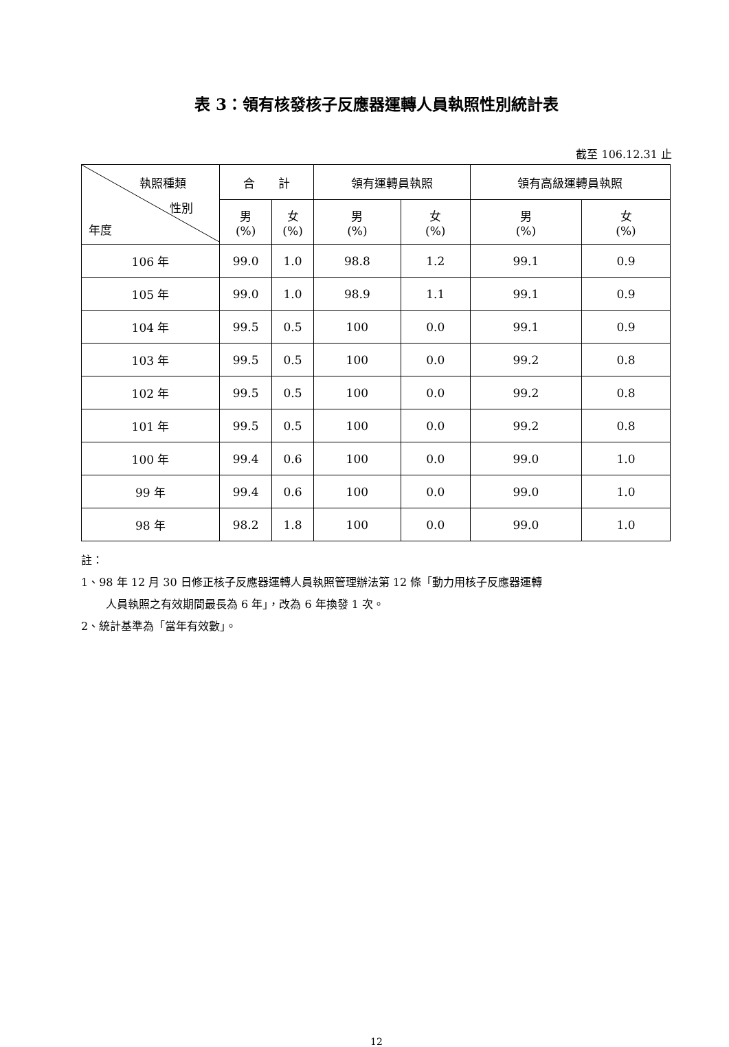表 3：領有核發核子反應器運轉人員執照性別統計表
截至 106.12.31 止
| 執照種類 性別 年度 | 合 計 | | 領有運轉員執照 | | 領有高級運轉員執照 | |
| --- | --- | --- | --- | --- | --- | --- |
| | 男 (%) | 女 (%) | 男 (%) | 女 (%) | 男 (%) | 女 (%) |
| 106 年 | 99.0 | 1.0 | 98.8 | 1.2 | 99.1 | 0.9 |
| 105 年 | 99.0 | 1.0 | 98.9 | 1.1 | 99.1 | 0.9 |
| 104 年 | 99.5 | 0.5 | 100 | 0.0 | 99.1 | 0.9 |
| 103 年 | 99.5 | 0.5 | 100 | 0.0 | 99.2 | 0.8 |
| 102 年 | 99.5 | 0.5 | 100 | 0.0 | 99.2 | 0.8 |
| 101 年 | 99.5 | 0.5 | 100 | 0.0 | 99.2 | 0.8 |
| 100 年 | 99.4 | 0.6 | 100 | 0.0 | 99.0 | 1.0 |
| 99 年 | 99.4 | 0.6 | 100 | 0.0 | 99.0 | 1.0 |
| 98 年 | 98.2 | 1.8 | 100 | 0.0 | 99.0 | 1.0 |
註：
1、98 年 12 月 30 日修正核子反應器運轉人員執照管理辦法第 12 條「動力用核子反應器運轉
人員執照之有效期間最長為 6 年」，改為 6 年換發 1 次。
2、統計基準為「當年有效數」。
12